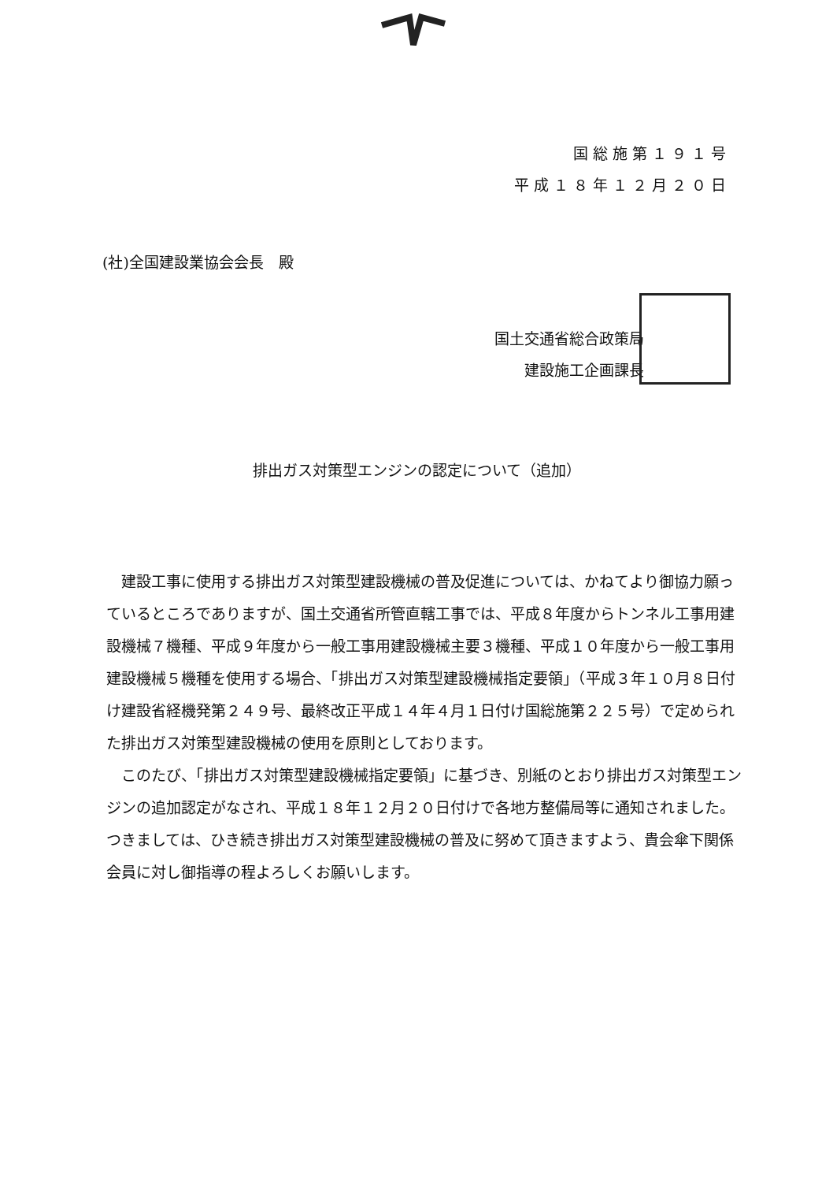国総施第１９１号
平成１８年１２月２０日
(社)全国建設業協会会長　殿
国土交通省総合政策局
建設施工企画課長
排出ガス対策型エンジンの認定について（追加）
建設工事に使用する排出ガス対策型建設機械の普及促進については、かねてより御協力願っているところでありますが、国土交通省所管直轄工事では、平成８年度からトンネル工事用建設機械７機種、平成９年度から一般工事用建設機械主要３機種、平成１０年度から一般工事用建設機械５機種を使用する場合、「排出ガス対策型建設機械指定要領」（平成３年１０月８日付け建設省経機発第２４９号、最終改正平成１４年４月１日付け国総施第２２５号）で定められた排出ガス対策型建設機械の使用を原則としております。
このたび、「排出ガス対策型建設機械指定要領」に基づき、別紙のとおり排出ガス対策型エンジンの追加認定がなされ、平成１８年１２月２０日付けで各地方整備局等に通知されました。つきましては、ひき続き排出ガス対策型建設機械の普及に努めて頂きますよう、貴会傘下関係会員に対し御指導の程よろしくお願いします。